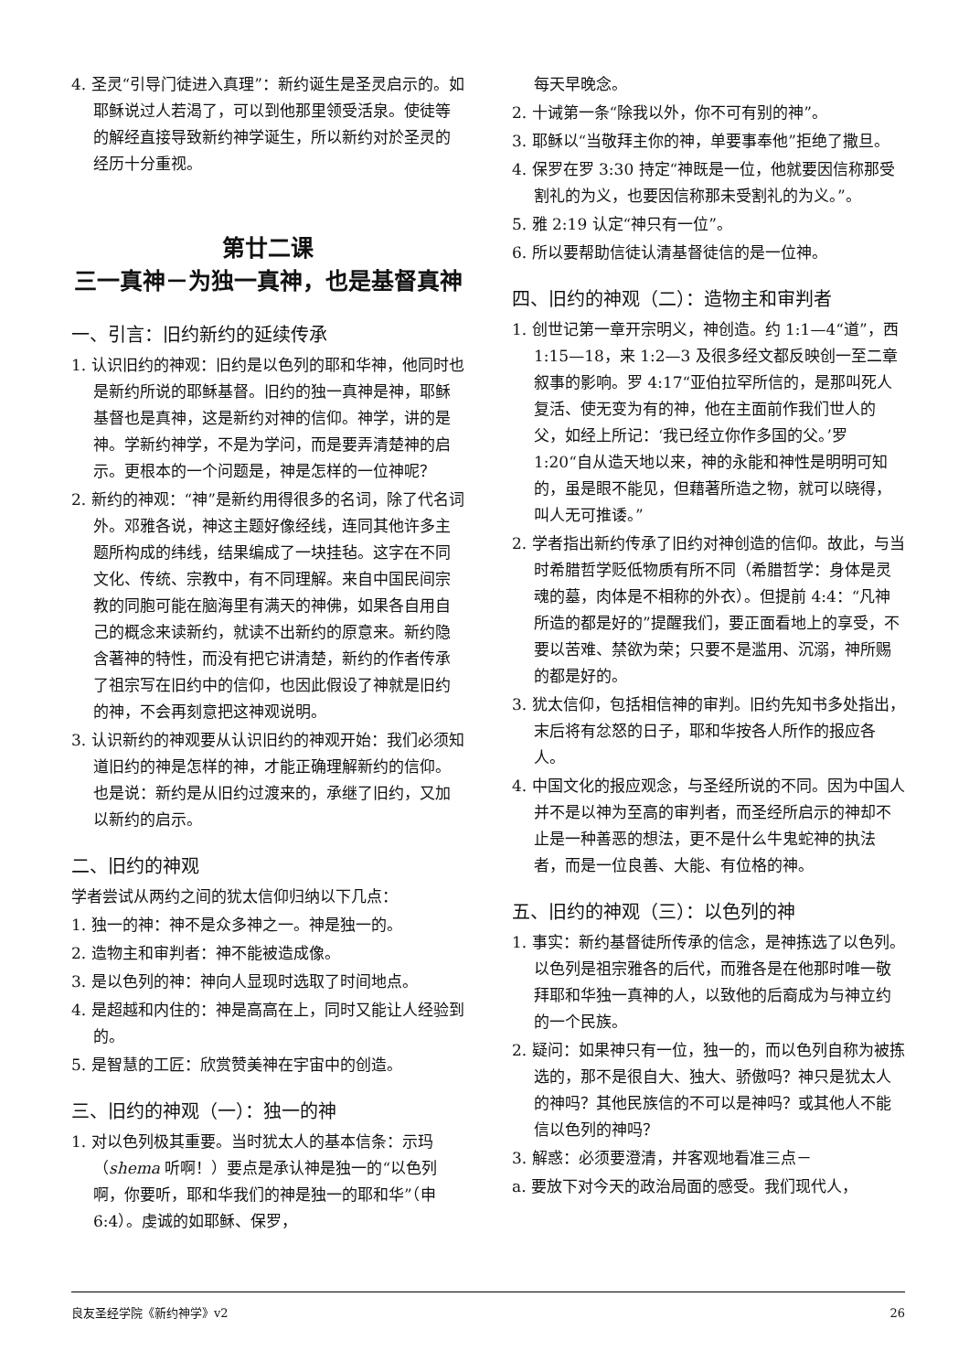4. 圣灵“引导门徒进入真理”：新约诞生是圣灵启示的。如耶稣说过人若渴了，可以到他那里领受活泉。使徒等的解经直接导致新约神学诞生，所以新约对於圣灵的经历十分重视。
第廿二课
三一真神－为独一真神，也是基督真神
一、引言：旧约新约的延续传承
1. 认识旧约的神观：旧约是以色列的耶和华神，他同时也是新约所说的耶稣基督。旧约的独一真神是神，耶稣基督也是真神，这是新约对神的信仰。神学，讲的是神。学新约神学，不是为学问，而是要弄清楚神的启示。更根本的一个问题是，神是怎样的一位神呢？
2. 新约的神观：“神”是新约用得很多的名词，除了代名词外。邓雅各说，神这主题好像经线，连同其他许多主题所构成的纬线，结果编成了一块挂毡。这字在不同文化、传统、宗教中，有不同理解。来自中国民间宗教的同胞可能在脑海里有满天的神佛，如果各自用自己的概念来读新约，就读不出新约的原意来。新约隐含著神的特性，而没有把它讲清楚，新约的作者传承了祖宗写在旧约中的信仰，也因此假设了神就是旧约的神，不会再刻意把这神观说明。
3. 认识新约的神观要从认识旧约的神观开始：我们必须知道旧约的神是怎样的神，才能正确理解新约的信仰。也是说：新约是从旧约过渡来的，承继了旧约，又加以新约的启示。
二、旧约的神观
学者尝试从两约之间的犹太信仰归纳以下几点：
1. 独一的神：神不是众多神之一。神是独一的。
2. 造物主和审判者：神不能被造成像。
3. 是以色列的神：神向人显现时选取了时间地点。
4. 是超越和内住的：神是高高在上，同时又能让人经验到的。
5. 是智慧的工匠：欣赏赞美神在宇宙中的创造。
三、旧约的神观（一）：独一的神
1. 对以色列极其重要。当时犹太人的基本信条：示玛（shema 听啊！）要点是承认神是独一的“以色列啊，你要听，耶和华我们的神是独一的耶和华”（申 6:4）。虔诚的如耶稣、保罗，
每天早晚念。
2. 十诫第一条“除我以外，你不可有别的神”。
3. 耶稣以“当敬拜主你的神，单要事奉他”拒绝了撒旦。
4. 保罗在罗 3:30 持定“神既是一位，他就要因信称那受割礼的为义，也要因信称那未受割礼的为义。”。
5. 雅 2:19 认定“神只有一位”。
6. 所以要帮助信徒认清基督徒信的是一位神。
四、旧约的神观（二）：造物主和审判者
1. 创世记第一章开宗明义，神创造。约 1:1—4“道”，西 1:15—18，来 1:2—3 及很多经文都反映创一至二章叙事的影响。罗 4:17“亚伯拉罕所信的，是那叫死人复活、使无变为有的神，他在主面前作我们世人的父，如经上所记：‘我已经立你作多国的父。’罗 1:20“自从造天地以来，神的永能和神性是明明可知的，虽是眼不能见，但藉著所造之物，就可以晓得，叫人无可推诿。”
2. 学者指出新约传承了旧约对神创造的信仰。故此，与当时希腊哲学贬低物质有所不同（希腊哲学：身体是灵魂的墓，肉体是不相称的外衣）。但提前 4:4：“凡神所造的都是好的”提醒我们，要正面看地上的享受，不要以苦难、禁欲为荣；只要不是滥用、沉溺，神所赐的都是好的。
3. 犹太信仰，包括相信神的审判。旧约先知书多处指出，末后将有忿怒的日子，耶和华按各人所作的报应各人。
4. 中国文化的报应观念，与圣经所说的不同。因为中国人并不是以神为至高的审判者，而圣经所启示的神却不止是一种善恶的想法，更不是什么牛鬼蛇神的执法者，而是一位良善、大能、有位格的神。
五、旧约的神观（三）：以色列的神
1. 事实：新约基督徒所传承的信念，是神拣选了以色列。以色列是祖宗雅各的后代，而雅各是在他那时唯一敬拜耶和华独一真神的人，以致他的后裔成为与神立约的一个民族。
2. 疑问：如果神只有一位，独一的，而以色列自称为被拣选的，那不是很自大、独大、骄傲吗？神只是犹太人的神吗？其他民族信的不可以是神吗？或其他人不能信以色列的神吗？
3. 解惑：必须要澄清，并客观地看准三点－
a. 要放下对今天的政治局面的感受。我们现代人，
良友圣经学院《新约神学》v2 26